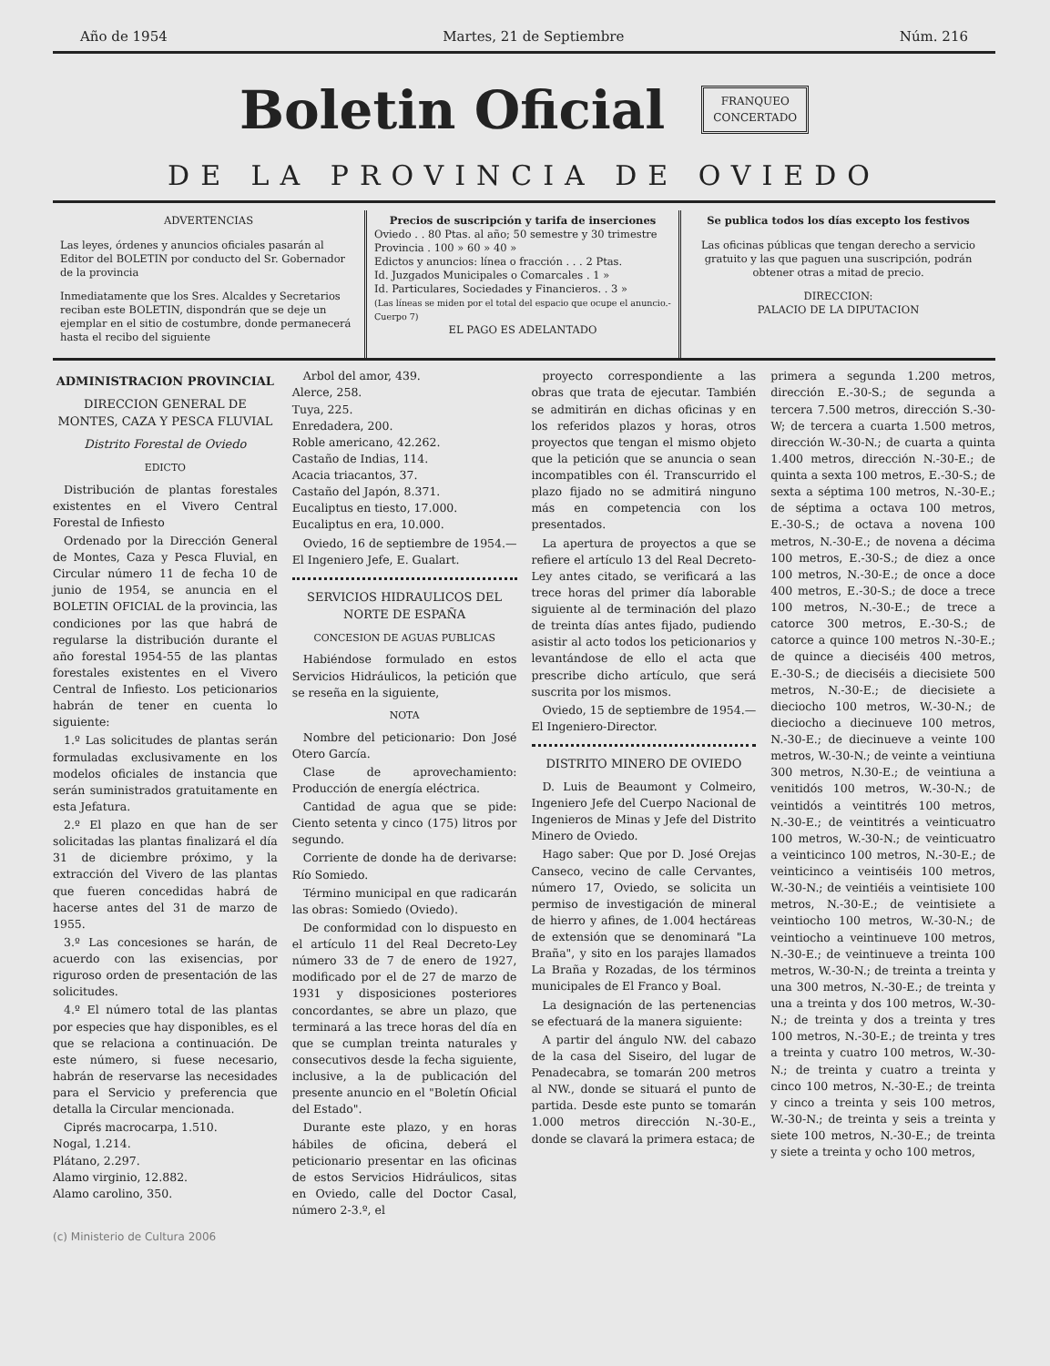Año de 1954 Martes, 21 de Septiembre Núm. 216
Boletin Oficial
FRANQUEO
CONCERTADO
DE LA PROVINCIA DE OVIEDO
ADVERTENCIAS
Las leyes, órdenes y anuncios oficiales pasarán al Editor del BOLETIN por conducto del Sr. Gobernador de la provincia
Inmediatamente que los Sres. Alcaldes y Secretarios reciban este BOLETIN, dispondrán que se deje un ejemplar en el sitio de costumbre, donde permanecerá hasta el recibo del siguiente
Precios de suscripción y tarifa de inserciones
Oviedo . . 80 Ptas. al año; 50 semestre y 30 trimestre
Provincia . 100 » 60 » 40 »
Edictos y anuncios: línea o fracción . . . 2 Ptas.
Id. Juzgados Municipales o Comarcales . 1 »
Id. Particulares, Sociedades y Financieros. . 3 »
(Las líneas se miden por el total del espacio que ocupe el anuncio.-Cuerpo 7)
EL PAGO ES ADELANTADO
Se publica todos los días excepto los festivos
Las oficinas públicas que tengan derecho a servicio gratuito y las que paguen una suscripción, podrán obtener otras a mitad de precio.
DIRECCION:
PALACIO DE LA DIPUTACION
ADMINISTRACION PROVINCIAL
DIRECCION GENERAL DE MONTES, CAZA Y PESCA FLUVIAL
Distrito Forestal de Oviedo
EDICTO
Distribución de plantas forestales existentes en el Vivero Central Forestal de Infiesto
Ordenado por la Dirección General de Montes, Caza y Pesca Fluvial, en Circular número 11 de fecha 10 de junio de 1954, se anuncia en el BOLETIN OFICIAL de la provincia, las condiciones por las que habrá de regularse la distribución durante el año forestal 1954-55 de las plantas forestales existentes en el Vivero Central de Infiesto. Los peticionarios habrán de tener en cuenta lo siguiente:
1.º Las solicitudes de plantas serán formuladas exclusivamente en los modelos oficiales de instancia que serán suministrados gratuitamente en esta Jefatura.
2.º El plazo en que han de ser solicitadas las plantas finalizará el día 31 de diciembre próximo, y la extracción del Vivero de las plantas que fueren concedidas habrá de hacerse antes del 31 de marzo de 1955.
3.º Las concesiones se harán, de acuerdo con las exisencias, por riguroso orden de presentación de las solicitudes.
4.º El número total de las plantas por especies que hay disponibles, es el que se relaciona a continuación. De este número, si fuese necesario, habrán de reservarse las necesidades para el Servicio y preferencia que detalla la Circular mencionada.
Ciprés macrocarpa, 1.510.
Nogal, 1.214.
Plátano, 2.297.
Alamo virginio, 12.882.
Alamo carolino, 350.
Arbol del amor, 439.
Alerce, 258.
Tuya, 225.
Enredadera, 200.
Roble americano, 42.262.
Castaño de Indias, 114.
Acacia triacantos, 37.
Castaño del Japón, 8.371.
Eucaliptus en tiesto, 17.000.
Eucaliptus en era, 10.000.
Oviedo, 16 de septiembre de 1954.—El Ingeniero Jefe, E. Gualart.
SERVICIOS HIDRAULICOS DEL NORTE DE ESPAÑA
CONCESION DE AGUAS PUBLICAS
Habiéndose formulado en estos Servicios Hidráulicos, la petición que se reseña en la siguiente,
NOTA
Nombre del peticionario: Don José Otero García.
Clase de aprovechamiento: Producción de energía eléctrica.
Cantidad de agua que se pide: Ciento setenta y cinco (175) litros por segundo.
Corriente de donde ha de derivarse: Río Somiedo.
Término municipal en que radicarán las obras: Somiedo (Oviedo).
De conformidad con lo dispuesto en el artículo 11 del Real Decreto-Ley número 33 de 7 de enero de 1927, modificado por el de 27 de marzo de 1931 y disposiciones posteriores concordantes, se abre un plazo, que terminará a las trece horas del día en que se cumplan treinta naturales y consecutivos desde la fecha siguiente, inclusive, a la de publicación del presente anuncio en el "Boletín Oficial del Estado".
Durante este plazo, y en horas hábiles de oficina, deberá el peticionario presentar en las oficinas de estos Servicios Hidráulicos, sitas en Oviedo, calle del Doctor Casal, número 2-3.º, el
proyecto correspondiente a las obras que trata de ejecutar. También se admitirán en dichas oficinas y en los referidos plazos y horas, otros proyectos que tengan el mismo objeto que la petición que se anuncia o sean incompatibles con él. Transcurrido el plazo fijado no se admitirá ninguno más en competencia con los presentados.
La apertura de proyectos a que se refiere el artículo 13 del Real Decreto-Ley antes citado, se verificará a las trece horas del primer día laborable siguiente al de terminación del plazo de treinta días antes fijado, pudiendo asistir al acto todos los peticionarios y levantándose de ello el acta que prescribe dicho artículo, que será suscrita por los mismos.
Oviedo, 15 de septiembre de 1954.—El Ingeniero-Director.
DISTRITO MINERO DE OVIEDO
D. Luis de Beaumont y Colmeiro, Ingeniero Jefe del Cuerpo Nacional de Ingenieros de Minas y Jefe del Distrito Minero de Oviedo.
Hago saber: Que por D. José Orejas Canseco, vecino de calle Cervantes, número 17, Oviedo, se solicita un permiso de investigación de mineral de hierro y afines, de 1.004 hectáreas de extensión que se denominará "La Braña", y sito en los parajes llamados La Braña y Rozadas, de los términos municipales de El Franco y Boal.
La designación de las pertenencias se efectuará de la manera siguiente:
A partir del ángulo NW. del cabazo de la casa del Siseiro, del lugar de Penadecabra, se tomarán 200 metros al NW., donde se situará el punto de partida. Desde este punto se tomarán 1.000 metros dirección N.-30-E., donde se clavará la primera estaca; de
primera a segunda 1.200 metros, dirección E.-30-S.; de segunda a tercera 7.500 metros, dirección S.-30-W; de tercera a cuarta 1.500 metros, dirección W.-30-N.; de cuarta a quinta 1.400 metros, dirección N.-30-E.; de quinta a sexta 100 metros, E.-30-S.; de sexta a séptima 100 metros, N.-30-E.; de séptima a octava 100 metros, E.-30-S.; de octava a novena 100 metros, N.-30-E.; de novena a décima 100 metros, E.-30-S.; de diez a once 100 metros, N.-30-E.; de once a doce 400 metros, E.-30-S.; de doce a trece 100 metros, N.-30-E.; de trece a catorce 300 metros, E.-30-S.; de catorce a quince 100 metros N.-30-E.; de quince a dieciséis 400 metros, E.-30-S.; de dieciséis a diecisiete 500 metros, N.-30-E.; de diecisiete a dieciocho 100 metros, W.-30-N.; de dieciocho a diecinueve 100 metros, N.-30-E.; de diecinueve a veinte 100 metros, W.-30-N.; de veinte a veintiuna 300 metros, N.30-E.; de veintiuna a venitidós 100 metros, W.-30-N.; de veintidós a veintitrés 100 metros, N.-30-E.; de veintitrés a veinticuatro 100 metros, W.-30-N.; de veinticuatro a veinticinco 100 metros, N.-30-E.; de veinticinco a veintiséis 100 metros, W.-30-N.; de veintiéis a veintisiete 100 metros, N.-30-E.; de veintisiete a veintiocho 100 metros, W.-30-N.; de veintiocho a veintinueve 100 metros, N.-30-E.; de veintinueve a treinta 100 metros, W.-30-N.; de treinta a treinta y una 300 metros, N.-30-E.; de treinta y una a treinta y dos 100 metros, W.-30-N.; de treinta y dos a treinta y tres 100 metros, N.-30-E.; de treinta y tres a treinta y cuatro 100 metros, W.-30-N.; de treinta y cuatro a treinta y cinco 100 metros, N.-30-E.; de treinta y cinco a treinta y seis 100 metros, W.-30-N.; de treinta y seis a treinta y siete 100 metros, N.-30-E.; de treinta y siete a treinta y ocho 100 metros,
(c) Ministerio de Cultura 2006